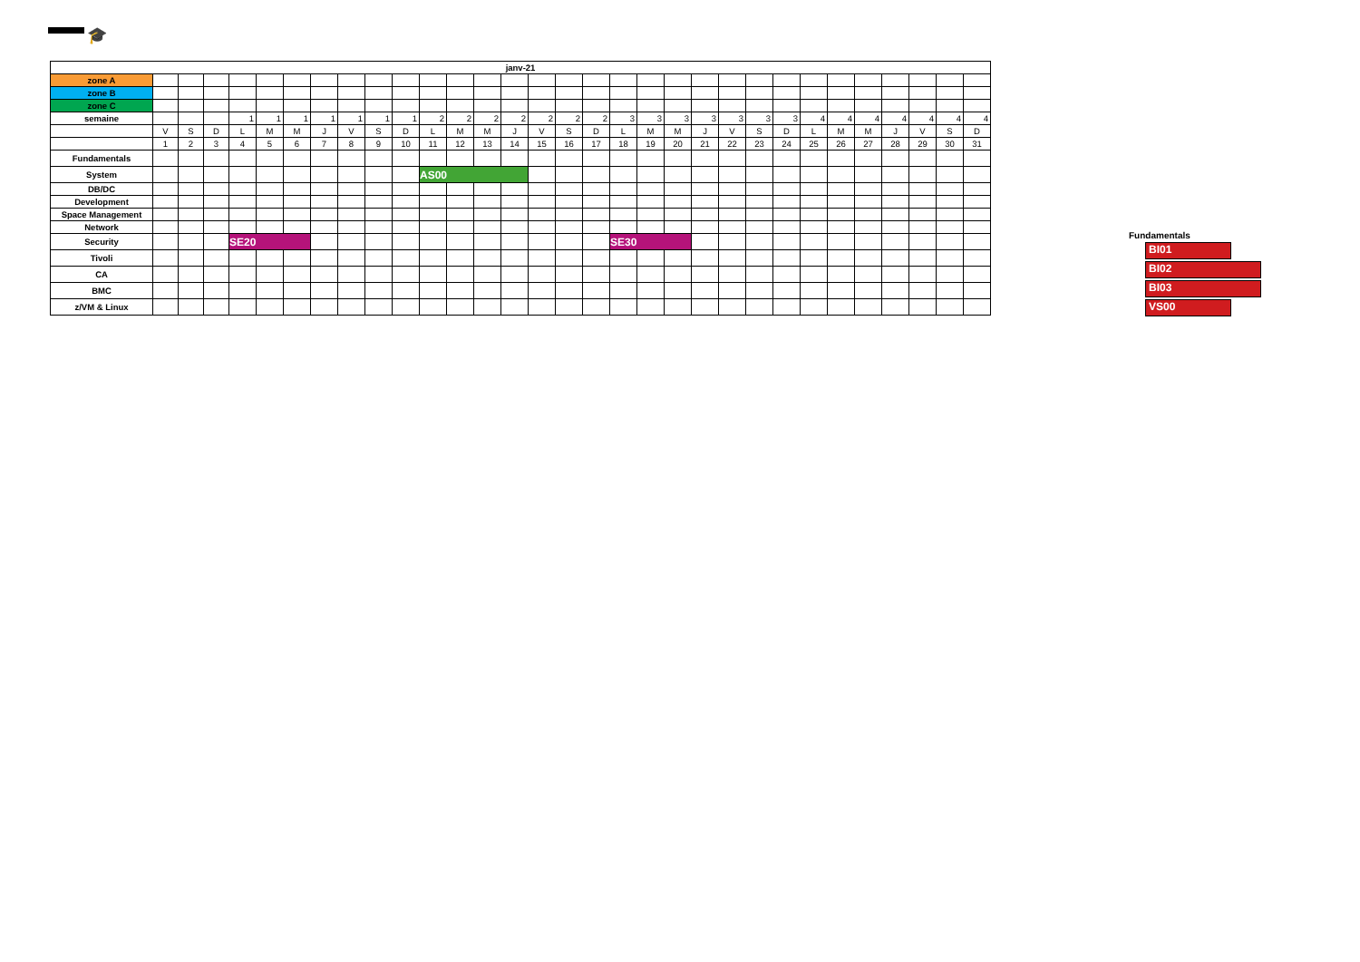🎓
| janv-21 | | | | | | | | | | | | | | | | | | | | | | | | | | | | | | | |
| zone A | | | | | | | | | | | | | | | | | | | | | | | | | | | | | | | |
| zone B | | | | | | | | | | | | | | | | | | | | | | | | | | | | | | | |
| zone C | | | | | | | | | | | | | | | | | | | | | | | | | | | | | | | |
| semaine | | | | 1 | 1 | 1 | 1 | 1 | 1 | 1 | 2 | 2 | 2 | 2 | 2 | 2 | 2 | 3 | 3 | 3 | 3 | 3 | 3 | 3 | 4 | 4 | 4 | 4 | 4 | 4 | 4 |
| | V | S | D | L | M | M | J | V | S | D | L | M | M | J | V | S | D | L | M | M | J | V | S | D | L | M | M | J | V | S | D |
| | 1 | 2 | 3 | 4 | 5 | 6 | 7 | 8 | 9 | 10 | 11 | 12 | 13 | 14 | 15 | 16 | 17 | 18 | 19 | 20 | 21 | 22 | 23 | 24 | 25 | 26 | 27 | 28 | 29 | 30 | 31 |
| Fundamentals | | | | | | | | | | | | | | | | | | | | | | | | | | | | | | | |
| System | | | | | | | | | | | AS00 | | | | | | | | | | | | | | | | | | | | |
| DB/DC | | | | | | | | | | | | | | | | | | | | | | | | | | | | | | | |
| Development | | | | | | | | | | | | | | | | | | | | | | | | | | | | | | | |
| Space Management | | | | | | | | | | | | | | | | | | | | | | | | | | | | | | | |
| Network | | | | | | | | | | | | | | | | | | | | | | | | | | | | | | | |
| Security | | | | SE20 | | | | | | | | | | | | | | SE30 | | | | | | | | | | | | | |
| Tivoli | | | | | | | | | | | | | | | | | | | | | | | | | | | | | | | |
| CA | | | | | | | | | | | | | | | | | | | | | | | | | | | | | | | |
| BMC | | | | | | | | | | | | | | | | | | | | | | | | | | | | | | | |
| z/VM & Linux | | | | | | | | | | | | | | | | | | | | | | | | | | | | | | | |
Fundamentals
BI01
BI02
BI03
VS00